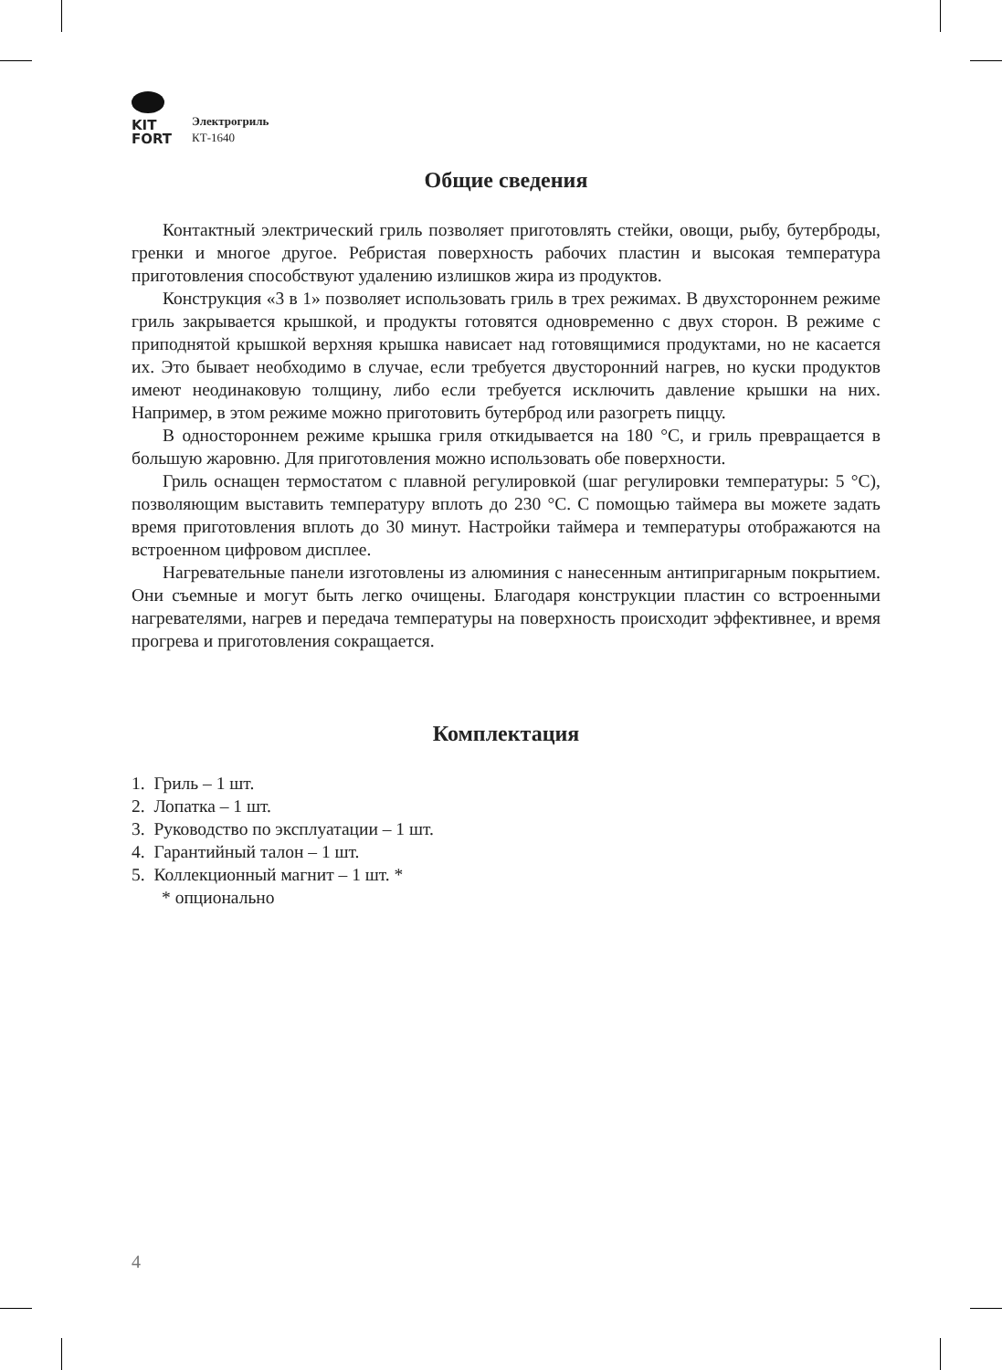KIT
FORT
Электрогриль
КТ-1640
Общие сведения
Контактный электрический гриль позволяет приготовлять стейки, овощи, рыбу, бутерброды, гренки и многое другое. Ребристая поверхность рабочих пластин и высокая температура приготовления способствуют удалению излишков жира из продуктов.
Конструкция «3 в 1» позволяет использовать гриль в трех режимах. В двухсто­роннем режиме гриль закрывается крышкой, и продукты готовятся одновременно с двух сторон. В режиме с приподнятой крышкой верхняя крышка нависает над готовящимися продуктами, но не касается их. Это бывает необходимо в случае, если требуется двусторонний нагрев, но куски продуктов имеют неодинаковую толщину, либо если требуется исключить давление крышки на них. Например, в этом режиме можно приготовить бутерброд или разогреть пиццу.
В одностороннем режиме крышка гриля откидывается на 180 °С, и гриль превра­щается в большую жаровню. Для приготовления можно использовать обе поверхности.
Гриль оснащен термостатом с плавной регулировкой (шаг регулировки темпе­ратуры: 5 °С), позволяющим выставить температуру вплоть до 230 °С. С помощью таймера вы можете задать время приготовления вплоть до 30 минут. Настройки таймера и температуры отображаются на встроенном цифровом дисплее.
Нагревательные панели изготовлены из алюминия с нанесенным антипригарным покрытием. Они съемные и могут быть легко очищены. Благодаря конструкции пластин со встроенными нагревателями, нагрев и передача температуры на поверх­ность происходит эффективнее, и время прогрева и приготовления сокращается.
Комплектация
1. Гриль – 1 шт.
2. Лопатка – 1 шт.
3. Руководство по эксплуатации – 1 шт.
4. Гарантийный талон – 1 шт.
5. Коллекционный магнит – 1 шт. *
* опционально
4